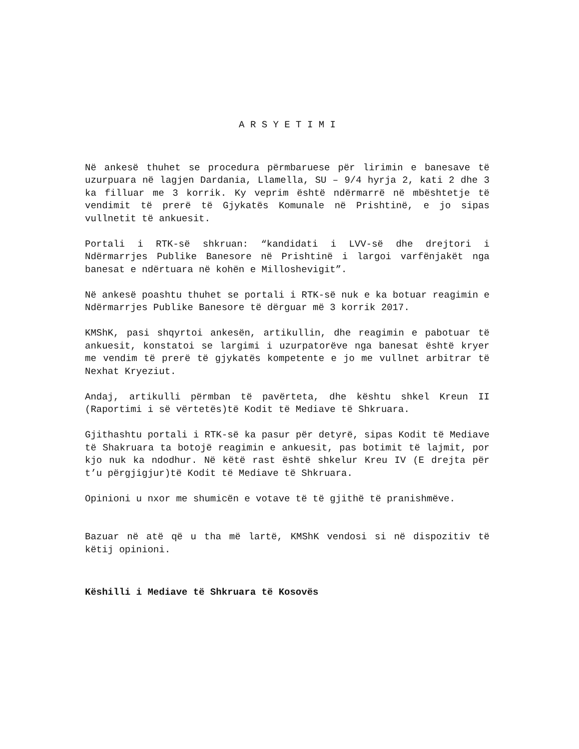A R S Y E T I M I
Në ankesë thuhet se procedura përmbaruese për lirimin e banesave të uzurpuara në lagjen Dardania, Llamella, SU – 9/4 hyrja 2, kati 2 dhe 3 ka filluar me 3 korrik. Ky veprim është ndërmarrë në mbështetje të vendimit të prerë të Gjykatës Komunale në Prishtinë, e jo sipas vullnetit të ankuesit.
Portali i RTK-së shkruan: “kandidati i LVV-së dhe drejtori i Ndërmarrjes Publike Banesore në Prishtinë i largoi varfënjakët nga banesat e ndërtuara në kohën e Milloshevigit”.
Në ankesë poashtu thuhet se portali i RTK-së nuk e ka botuar reagimin e Ndërmarrjes Publike Banesore të dërguar më 3 korrik 2017.
KMShK, pasi shqyrtoi ankesën, artikullin, dhe reagimin e pabotuar të ankuesit, konstatoi se largimi i uzurpatorëve nga banesat është kryer me vendim të prerë të gjykatës kompetente e jo me vullnet arbitrar të Nexhat Kryeziut.
Andaj, artikulli përmban të pavërteta, dhe kështu shkel Kreun II (Raportimi i së vërtetës)të Kodit të Mediave të Shkruara.
Gjithashtu portali i RTK-së ka pasur për detyrë, sipas Kodit të Mediave të Shakruara ta botojë reagimin e ankuesit, pas botimit të lajmit, por kjo nuk ka ndodhur. Në këtë rast është shkelur Kreu IV (E drejta për t’u përgjigjur)të Kodit të Mediave të Shkruara.
Opinioni u nxor me shumicën e votave të të gjithë të pranishmëve.
Bazuar në atë që u tha më lartë, KMShK vendosi si në dispozitiv të këtij opinioni.
Këshilli i Mediave të Shkruara të Kosovës